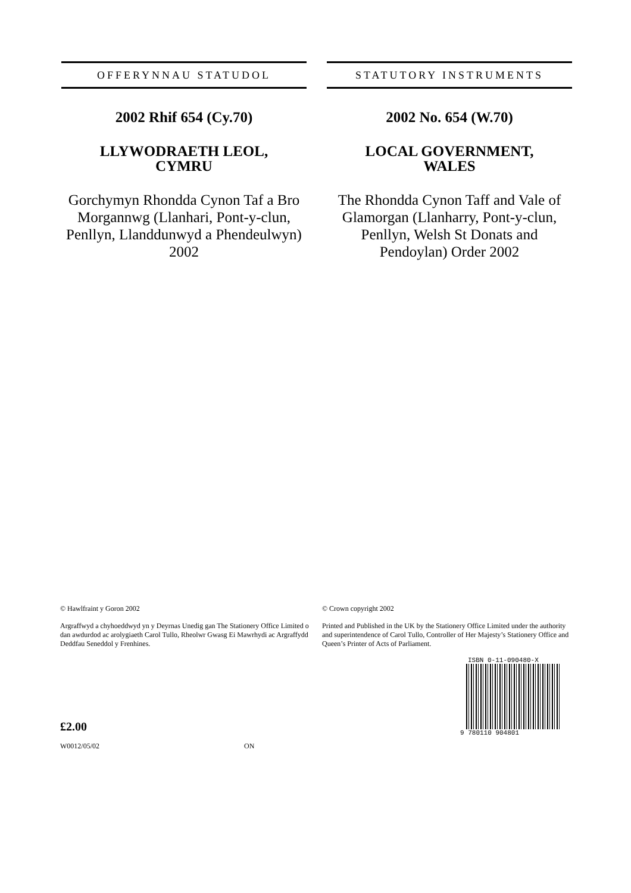OFFERYNNAU STATUDOL
2002 Rhif 654 (Cy.70)
LLYWODRAETH LEOL,
CYMRU
Gorchymyn Rhondda Cynon Taf a Bro Morgannwg (Llanhari, Pont-y-clun, Penllyn, Llanddunwyd a Phendeulwyn) 2002
STATUTORY INSTRUMENTS
2002 No. 654 (W.70)
LOCAL GOVERNMENT,
WALES
The Rhondda Cynon Taff and Vale of Glamorgan (Llanharry, Pont-y-clun, Penllyn, Welsh St Donats and Pendoylan) Order 2002
© Hawlfraint y Goron 2002
Argraffwyd a chyhoeddwyd yn y Deyrnas Unedig gan The Stationery Office Limited o dan awdurdod ac arolygiaeth Carol Tullo, Rheolwr Gwasg Ei Mawrhydi ac Argraffydd Deddfau Seneddol y Frenhines.
£2.00
W0012/05/02 ON
© Crown copyright 2002
Printed and Published in the UK by the Stationery Office Limited under the authority and superintendence of Carol Tullo, Controller of Her Majesty’s Stationery Office and Queen’s Printer of Acts of Parliament.
ISBN 0-11-090480-X
9 780110 904801